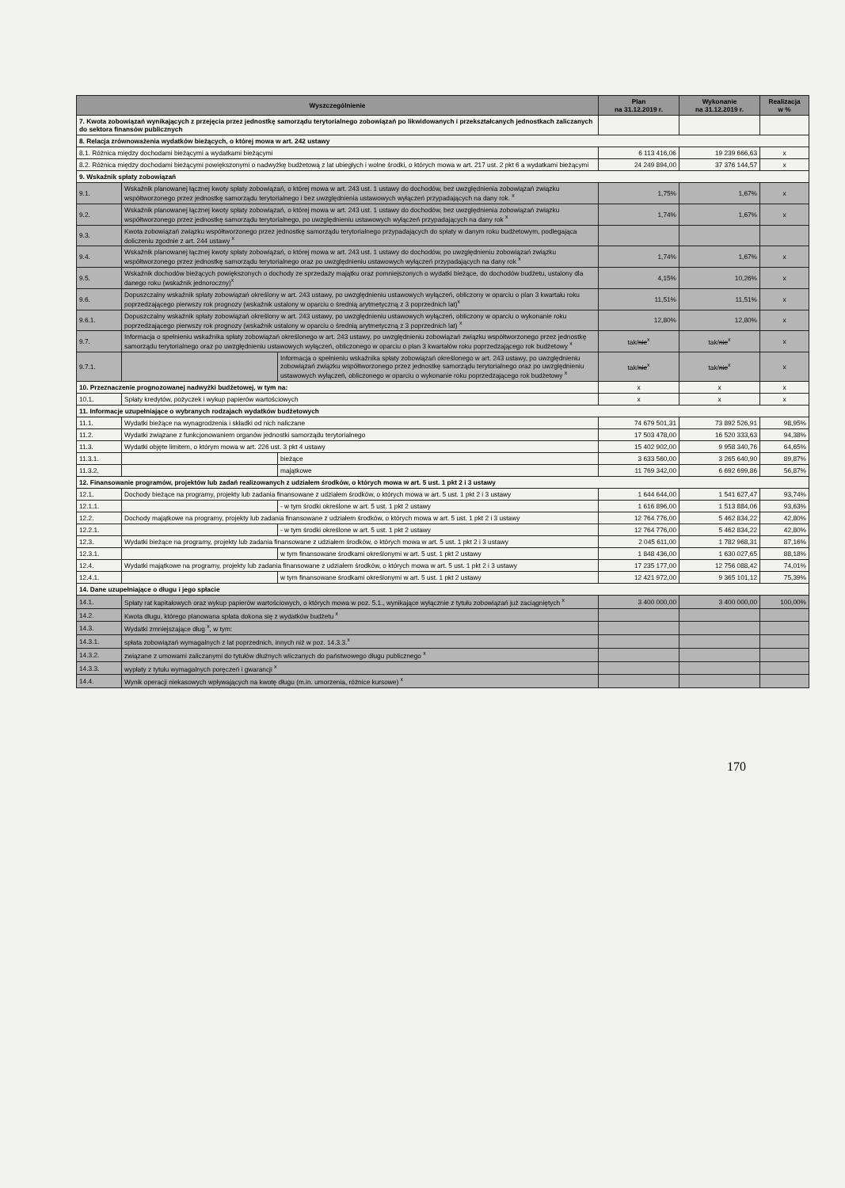| Wyszczególnienie | | | Plan na 31.12.2019 r. | Wykonanie na 31.12.2019 r. | Realizacja w % |
| --- | --- | --- | --- | --- | --- |
| 7. Kwota zobowiązań wynikających z przejęcia przez jednostkę samorządu terytorialnego zobowiązań po likwidowanych i przekształcanych jednostkach zaliczanych do sektora finansów publicznych | | | | | |
| 8. Relacja zrównoważenia wydatków bieżących, o której mowa w art. 242 ustawy | | | | | |
| 8.1. Różnica między dochodami bieżącymi a wydatkami bieżącymi | | | 6 113 416,06 | 19 239 666,63 | x |
| 8.2. Różnica między dochodami bieżącymi powiększonymi o nadwyżkę budżetową z lat ubiegłych i wolne środki, o których mowa w art. 217 ust. 2 pkt 6 a wydatkami bieżącymi | | | 24 249 894,00 | 37 376 144,57 | x |
| 9. Wskaźnik spłaty zobowiązań | | | | | |
| 9.1. | Wskaźnik planowanej łącznej kwoty spłaty zobowiązań, o której mowa w art. 243 ust. 1 ustawy do dochodów, bez uwzględnienia zobowiązań związku współtworzonego przez jednostkę samorządu terytorialnego i bez uwzględnienia ustawowych wyłączeń przypadających na dany rok. <sup>x</sup> | | 1,75% | 1,67% | x |
| 9.2. | Wskaźnik planowanej łącznej kwoty spłaty zobowiązań, o której mowa w art. 243 ust. 1 ustawy do dochodów, bez uwzględnienia zobowiązań związku współtworzonego przez jednostkę samorządu terytorialnego, po uwzględnieniu ustawowych wyłączeń przypadających na dany rok <sup>x</sup> | | 1,74% | 1,67% | x |
| 9.3. | Kwota zobowiązań związku współtworzonego przez jednostkę samorządu terytorialnego przypadających do spłaty w danym roku budżetowym, podlegająca doliczeniu zgodnie z art. 244 ustawy <sup>x</sup> | | | | |
| 9.4. | Wskaźnik planowanej łącznej kwoty spłaty zobowiązań, o której mowa w art. 243 ust. 1 ustawy do dochodów, po uwzględnieniu zobowiązań związku współtworzonego przez jednostkę samorządu terytorialnego oraz po uwzględnieniu ustawowych wyłączeń przypadających na dany rok <sup>x</sup> | | 1,74% | 1,67% | x |
| 9.5. | Wskaźnik dochodów bieżących powiększonych o dochody ze sprzedaży majątku oraz pomniejszonych o wydatki bieżące, do dochodów budżetu, ustalony dla danego roku (wskaźnik jednoroczny)<sup>x</sup> | | 4,15% | 10,26% | x |
| 9.6. | Dopuszczalny wskaźnik spłaty zobowiązań określony w art. 243 ustawy, po uwzględnieniu ustawowych wyłączeń, obliczony w oparciu o plan 3 kwartału roku poprzedzającego pierwszy rok prognozy (wskaźnik ustalony w oparciu o średnią arytmetyczną z 3 poprzednich lat)<sup>x</sup> | | 11,51% | 11,51% | x |
| 9.6.1. | Dopuszczalny wskaźnik spłaty zobowiązań określony w art. 243 ustawy, po uwzględnieniu ustawowych wyłączeń, obliczony w oparciu o wykonanie roku poprzedzającego pierwszy rok prognozy (wskaźnik ustalony w oparciu o średnią arytmetyczną z 3 poprzednich lat) <sup>x</sup> | | 12,80% | 12,80% | x |
| 9.7. | Informacja o spełnieniu wskaźnika spłaty zobowiązań określonego w art. 243 ustawy, po uwzględnieniu zobowiązań związku współtworzonego przez jednostkę samorządu terytorialnego oraz po uwzględnieniu ustawowych wyłączeń, obliczonego w oparciu o plan 3 kwartałów roku poprzedzającego rok budżetowy <sup>x</sup> | | tak/ nie<sup>x</sup> | tak/ nie<sup>x</sup> | x |
| 9.7.1. | | Informacja o spełnieniu wskaźnika spłaty zobowiązań określonego w art. 243 ustawy, po uwzględnieniu zobowiązań związku współtworzonego przez jednostkę samorządu terytorialnego oraz po uwzględnieniu ustawowych wyłączeń, obliczonego w oparciu o wykonanie roku poprzedzającego rok budżetowy <sup>x</sup> | tak/ nie<sup>x</sup> | tak/ nie<sup>x</sup> | x |
| 10. Przeznaczenie prognozowanej nadwyżki budżetowej, w tym na: | | | x | x | x |
| 10.1. | Spłaty kredytów, pożyczek i wykup papierów wartościowych | | x | x | x |
| 11. Informacje uzupełniające o wybranych rodzajach wydatków budżetowych | | | | | |
| 11.1. | Wydatki bieżące na wynagrodzenia i składki od nich naliczane | | 74 679 501,31 | 73 892 526,91 | 98,95% |
| 11.2. | Wydatki związane z funkcjonowaniem organów jednostki samorządu terytorialnego | | 17 503 478,00 | 16 520 333,63 | 94,38% |
| 11.3. | Wydatki objęte limitem, o którym mowa w art. 226 ust. 3 pkt 4 ustawy | | 15 402 902,00 | 9 958 340,76 | 64,65% |
| 11.3.1. | | bieżące | 3 633 560,00 | 3 265 640,90 | 89,87% |
| 11.3.2. | | majątkowe | 11 769 342,00 | 6 692 699,86 | 56,87% |
| 12. Finansowanie programów, projektów lub zadań realizowanych z udziałem środków, o których mowa w art. 5 ust. 1 pkt 2 i 3 ustawy | | | | | |
| 12.1. | Dochody bieżące na programy, projekty lub zadania finansowane z udziałem środków, o których mowa w art. 5 ust. 1 pkt 2 i 3 ustawy | | 1 644 644,00 | 1 541 627,47 | 93,74% |
| 12.1.1. | | - w tym środki określone w art. 5 ust. 1 pkt 2 ustawy | 1 616 896,00 | 1 513 884,06 | 93,63% |
| 12.2. | Dochody majątkowe na programy, projekty lub zadania finansowane z udziałem środków, o których mowa w art. 5 ust. 1 pkt 2 i 3 ustawy | | 12 764 776,00 | 5 462 834,22 | 42,80% |
| 12.2.1. | | - w tym środki określone w art. 5 ust. 1 pkt 2 ustawy | 12 764 776,00 | 5 462 834,22 | 42,80% |
| 12.3. | Wydatki bieżące na programy, projekty lub zadania finansowane z udziałem środków, o których mowa w art. 5 ust. 1 pkt 2 i 3 ustawy | | 2 045 611,00 | 1 782 968,31 | 87,16% |
| 12.3.1. | | w tym finansowane środkami określonymi w art. 5 ust. 1 pkt 2 ustawy | 1 848 436,00 | 1 630 027,65 | 88,18% |
| 12.4. | Wydatki majątkowe na programy, projekty lub zadania finansowane z udziałem środków, o których mowa w art. 5 ust. 1 pkt 2 i 3 ustawy | | 17 235 177,00 | 12 756 088,42 | 74,01% |
| 12.4.1. | | w tym finansowane środkami określonymi w art. 5 ust. 1 pkt 2 ustawy | 12 421 972,00 | 9 365 101,12 | 75,39% |
| 14. Dane uzupełniające o długu i jego spłacie | | | | | |
| 14.1. | Spłaty rat kapitałowych oraz wykup papierów wartościowych, o których mowa w poz. 5.1., wynikające wyłącznie z tytułu zobowiązań już zaciągniętych <sup>x</sup> | | 3 400 000,00 | 3 400 000,00 | 100,00% |
| 14.2. | Kwota długu, którego planowana spłata dokona się z wydatków budżetu <sup>x</sup> | | | | |
| 14.3. | Wydatki zmniejszające dług <sup>x</sup>, w tym: | | | | |
| 14.3.1. | spłata zobowiązań wymagalnych z lat poprzednich, innych niż w poz. 14.3.3.<sup>x</sup> | | | | |
| 14.3.2. | związane z umowami zaliczanymi do tytułów dłużnych wliczanych do państwowego długu publicznego <sup>x</sup> | | | | |
| 14.3.3. | wypłaty z tytułu wymagalnych poręczeń i gwarancji <sup>x</sup> | | | | |
| 14.4. | Wynik operacji niekasowych wpływających na kwotę długu (m.in. umorzenia, różnice kursowe) <sup>x</sup> | | | | |
170